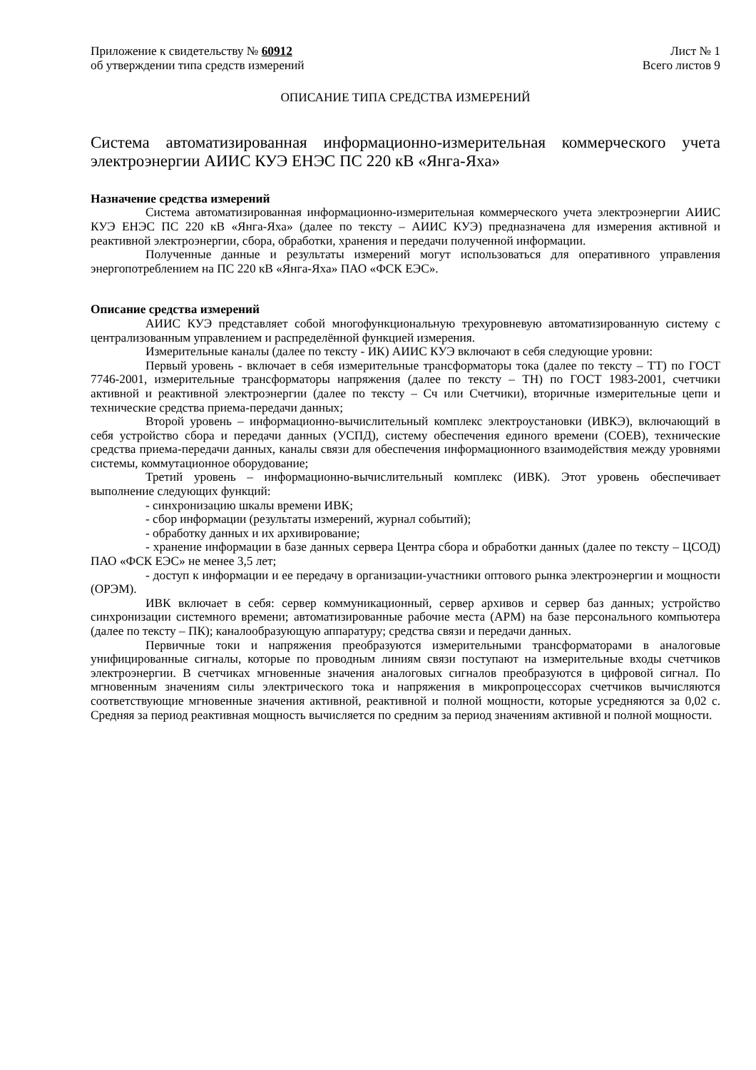Приложение к свидетельству № 60912
об утверждении типа средств измерений
Лист № 1
Всего листов 9
ОПИСАНИЕ ТИПА СРЕДСТВА ИЗМЕРЕНИЙ
Система автоматизированная информационно-измерительная коммерческого учета электроэнергии АИИС КУЭ ЕНЭС ПС 220 кВ «Янга-Яха»
Назначение средства измерений
Система автоматизированная информационно-измерительная коммерческого учета электроэнергии АИИС КУЭ ЕНЭС ПС 220 кВ «Янга-Яха» (далее по тексту – АИИС КУЭ) предназначена для измерения активной и реактивной электроэнергии, сбора, обработки, хранения и передачи полученной информации.
Полученные данные и результаты измерений могут использоваться для оперативного управления энергопотреблением на ПС 220 кВ «Янга-Яха» ПАО «ФСК ЕЭС».
Описание средства измерений
АИИС КУЭ представляет собой многофункциональную трехуровневую автоматизированную систему с централизованным управлением и распределённой функцией измерения.
Измерительные каналы (далее по тексту - ИК) АИИС КУЭ включают в себя следующие уровни:
Первый уровень - включает в себя измерительные трансформаторы тока (далее по тексту – ТТ) по ГОСТ 7746-2001, измерительные трансформаторы напряжения (далее по тексту – ТН) по ГОСТ 1983-2001, счетчики активной и реактивной электроэнергии (далее по тексту – Сч или Счетчики), вторичные измерительные цепи и технические средства приема-передачи данных;
Второй уровень – информационно-вычислительный комплекс электроустановки (ИВКЭ), включающий в себя устройство сбора и передачи данных (УСПД), систему обеспечения единого времени (СОЕВ), технические средства приема-передачи данных, каналы связи для обеспечения информационного взаимодействия между уровнями системы, коммутационное оборудование;
Третий уровень – информационно-вычислительный комплекс (ИВК). Этот уровень обеспечивает выполнение следующих функций:
- синхронизацию шкалы времени ИВК;
- сбор информации (результаты измерений, журнал событий);
- обработку данных и их архивирование;
- хранение информации в базе данных сервера Центра сбора и обработки данных (далее по тексту – ЦСОД) ПАО «ФСК ЕЭС» не менее 3,5 лет;
- доступ к информации и ее передачу в организации-участники оптового рынка электроэнергии и мощности (ОРЭМ).
ИВК включает в себя: сервер коммуникационный, сервер архивов и сервер баз данных; устройство синхронизации системного времени; автоматизированные рабочие места (АРМ) на базе персонального компьютера (далее по тексту – ПК); каналообразующую аппаратуру; средства связи и передачи данных.
Первичные токи и напряжения преобразуются измерительными трансформаторами в аналоговые унифицированные сигналы, которые по проводным линиям связи поступают на измерительные входы счетчиков электроэнергии. В счетчиках мгновенные значения аналоговых сигналов преобразуются в цифровой сигнал. По мгновенным значениям силы электрического тока и напряжения в микропроцессорах счетчиков вычисляются соответствующие мгновенные значения активной, реактивной и полной мощности, которые усредняются за 0,02 с. Средняя за период реактивная мощность вычисляется по средним за период значениям активной и полной мощности.